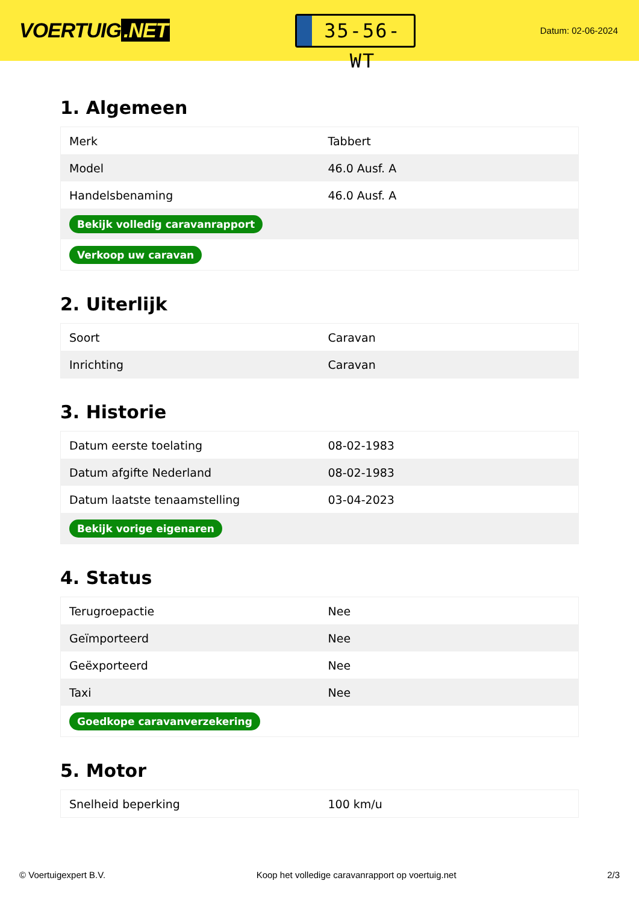VOERTUIG.NET
35-56-WT
Datum: 02-06-2024
1. Algemeen
| Merk | Tabbert |
| Model | 46.0 Ausf. A |
| Handelsbenaming | 46.0 Ausf. A |
| Bekijk volledig caravanrapport | |
| Verkoop uw caravan | |
2. Uiterlijk
| Soort | Caravan |
| Inrichting | Caravan |
3. Historie
| Datum eerste toelating | 08-02-1983 |
| Datum afgifte Nederland | 08-02-1983 |
| Datum laatste tenaamstelling | 03-04-2023 |
| Bekijk vorige eigenaren | |
4. Status
| Terugroepactie | Nee |
| Geïmporteerd | Nee |
| Geëxporteerd | Nee |
| Taxi | Nee |
| Goedkope caravanverzekering | |
5. Motor
| Snelheid beperking | 100 km/u |
© Voertuigexpert B.V. Koop het volledige caravanrapport op voertuig.net 2/3